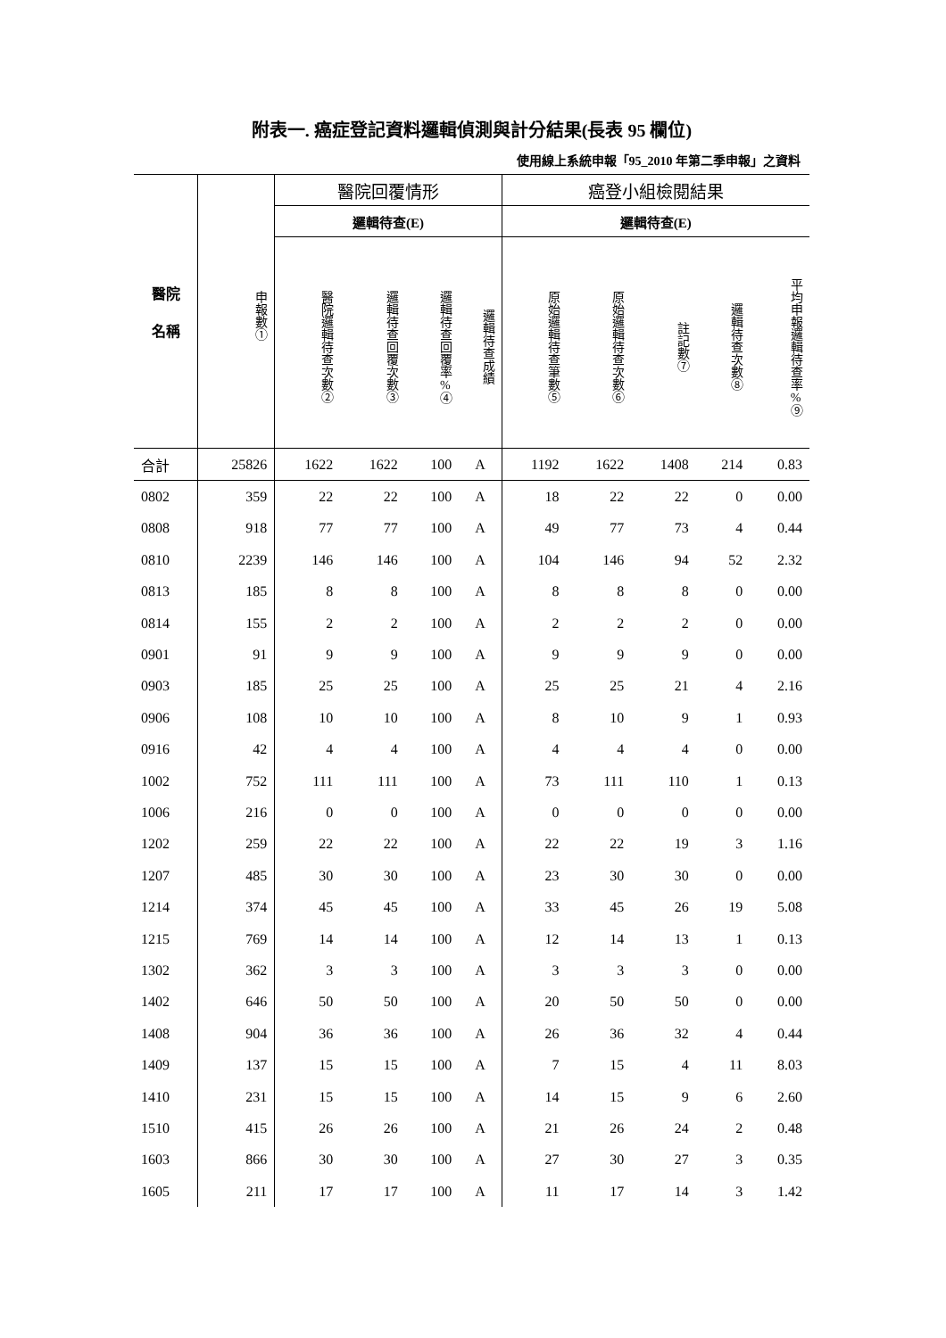附表一. 癌症登記資料邏輯偵測與計分結果(長表 95 欄位)
使用線上系統申報「95_2010 年第二季申報」之資料
| 醫院 名稱 | 申報數① | 醫院回覆情形 | | | | 癌登小組檢閱結果 | | | | |
| --- | --- | --- | --- | --- | --- | --- | --- | --- | --- | --- |
| | | 邏輯待查(E) | | | | 邏輯待查(E) | | | | |
| | | 醫院邏輯待查次數② | 邏輯待查回覆次數③ | 邏輯待查回覆率%④ | 邏輯待查成績 | 原始邏輯待查筆數⑤ | 原始邏輯待查次數⑥ | 註記數⑦ | 邏輯待查次數⑧ | 平均申報邏輯待查率%⑨ |
| 合計 | 25826 | 1622 | 1622 | 100 | A | 1192 | 1622 | 1408 | 214 | 0.83 |
| 0802 | 359 | 22 | 22 | 100 | A | 18 | 22 | 22 | 0 | 0.00 |
| 0808 | 918 | 77 | 77 | 100 | A | 49 | 77 | 73 | 4 | 0.44 |
| 0810 | 2239 | 146 | 146 | 100 | A | 104 | 146 | 94 | 52 | 2.32 |
| 0813 | 185 | 8 | 8 | 100 | A | 8 | 8 | 8 | 0 | 0.00 |
| 0814 | 155 | 2 | 2 | 100 | A | 2 | 2 | 2 | 0 | 0.00 |
| 0901 | 91 | 9 | 9 | 100 | A | 9 | 9 | 9 | 0 | 0.00 |
| 0903 | 185 | 25 | 25 | 100 | A | 25 | 25 | 21 | 4 | 2.16 |
| 0906 | 108 | 10 | 10 | 100 | A | 8 | 10 | 9 | 1 | 0.93 |
| 0916 | 42 | 4 | 4 | 100 | A | 4 | 4 | 4 | 0 | 0.00 |
| 1002 | 752 | 111 | 111 | 100 | A | 73 | 111 | 110 | 1 | 0.13 |
| 1006 | 216 | 0 | 0 | 100 | A | 0 | 0 | 0 | 0 | 0.00 |
| 1202 | 259 | 22 | 22 | 100 | A | 22 | 22 | 19 | 3 | 1.16 |
| 1207 | 485 | 30 | 30 | 100 | A | 23 | 30 | 30 | 0 | 0.00 |
| 1214 | 374 | 45 | 45 | 100 | A | 33 | 45 | 26 | 19 | 5.08 |
| 1215 | 769 | 14 | 14 | 100 | A | 12 | 14 | 13 | 1 | 0.13 |
| 1302 | 362 | 3 | 3 | 100 | A | 3 | 3 | 3 | 0 | 0.00 |
| 1402 | 646 | 50 | 50 | 100 | A | 20 | 50 | 50 | 0 | 0.00 |
| 1408 | 904 | 36 | 36 | 100 | A | 26 | 36 | 32 | 4 | 0.44 |
| 1409 | 137 | 15 | 15 | 100 | A | 7 | 15 | 4 | 11 | 8.03 |
| 1410 | 231 | 15 | 15 | 100 | A | 14 | 15 | 9 | 6 | 2.60 |
| 1510 | 415 | 26 | 26 | 100 | A | 21 | 26 | 24 | 2 | 0.48 |
| 1603 | 866 | 30 | 30 | 100 | A | 27 | 30 | 27 | 3 | 0.35 |
| 1605 | 211 | 17 | 17 | 100 | A | 11 | 17 | 14 | 3 | 1.42 |